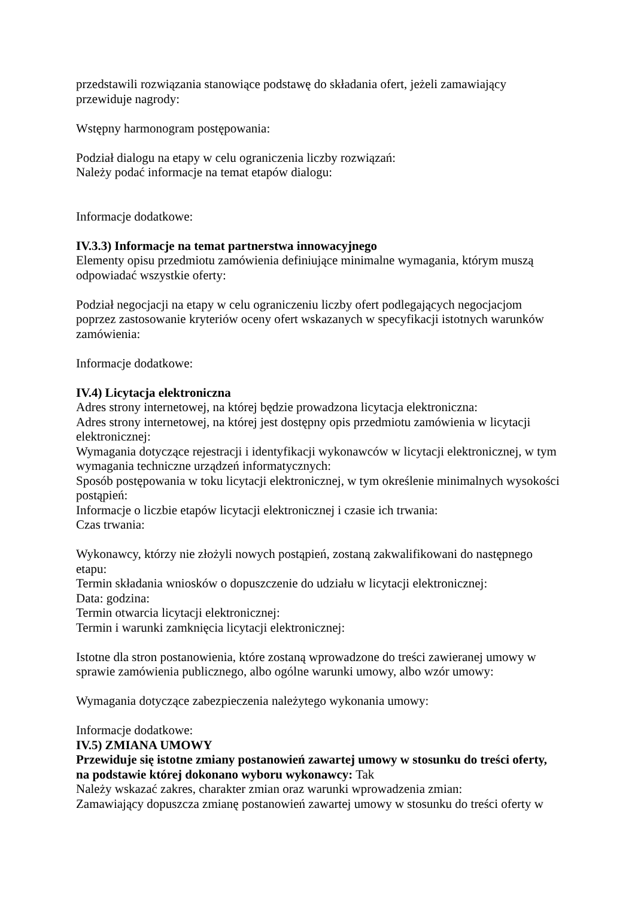przedstawili rozwiązania stanowiące podstawę do składania ofert, jeżeli zamawiający przewiduje nagrody:
Wstępny harmonogram postępowania:
Podział dialogu na etapy w celu ograniczenia liczby rozwiązań:
Należy podać informacje na temat etapów dialogu:
Informacje dodatkowe:
IV.3.3) Informacje na temat partnerstwa innowacyjnego
Elementy opisu przedmiotu zamówienia definiujące minimalne wymagania, którym muszą odpowiadać wszystkie oferty:
Podział negocjacji na etapy w celu ograniczeniu liczby ofert podlegających negocjacjom poprzez zastosowanie kryteriów oceny ofert wskazanych w specyfikacji istotnych warunków zamówienia:
Informacje dodatkowe:
IV.4) Licytacja elektroniczna
Adres strony internetowej, na której będzie prowadzona licytacja elektroniczna:
Adres strony internetowej, na której jest dostępny opis przedmiotu zamówienia w licytacji elektronicznej:
Wymagania dotyczące rejestracji i identyfikacji wykonawców w licytacji elektronicznej, w tym wymagania techniczne urządzeń informatycznych:
Sposób postępowania w toku licytacji elektronicznej, w tym określenie minimalnych wysokości postąpień:
Informacje o liczbie etapów licytacji elektronicznej i czasie ich trwania:
Czas trwania:
Wykonawcy, którzy nie złożyli nowych postąpień, zostaną zakwalifikowani do następnego etapu:
Termin składania wniosków o dopuszczenie do udziału w licytacji elektronicznej:
Data: godzina:
Termin otwarcia licytacji elektronicznej:
Termin i warunki zamknięcia licytacji elektronicznej:
Istotne dla stron postanowienia, które zostaną wprowadzone do treści zawieranej umowy w sprawie zamówienia publicznego, albo ogólne warunki umowy, albo wzór umowy:
Wymagania dotyczące zabezpieczenia należytego wykonania umowy:
Informacje dodatkowe:
IV.5) ZMIANA UMOWY
Przewiduje się istotne zmiany postanowień zawartej umowy w stosunku do treści oferty, na podstawie której dokonano wyboru wykonawcy: Tak
Należy wskazać zakres, charakter zmian oraz warunki wprowadzenia zmian:
Zamawiający dopuszcza zmianę postanowień zawartej umowy w stosunku do treści oferty w